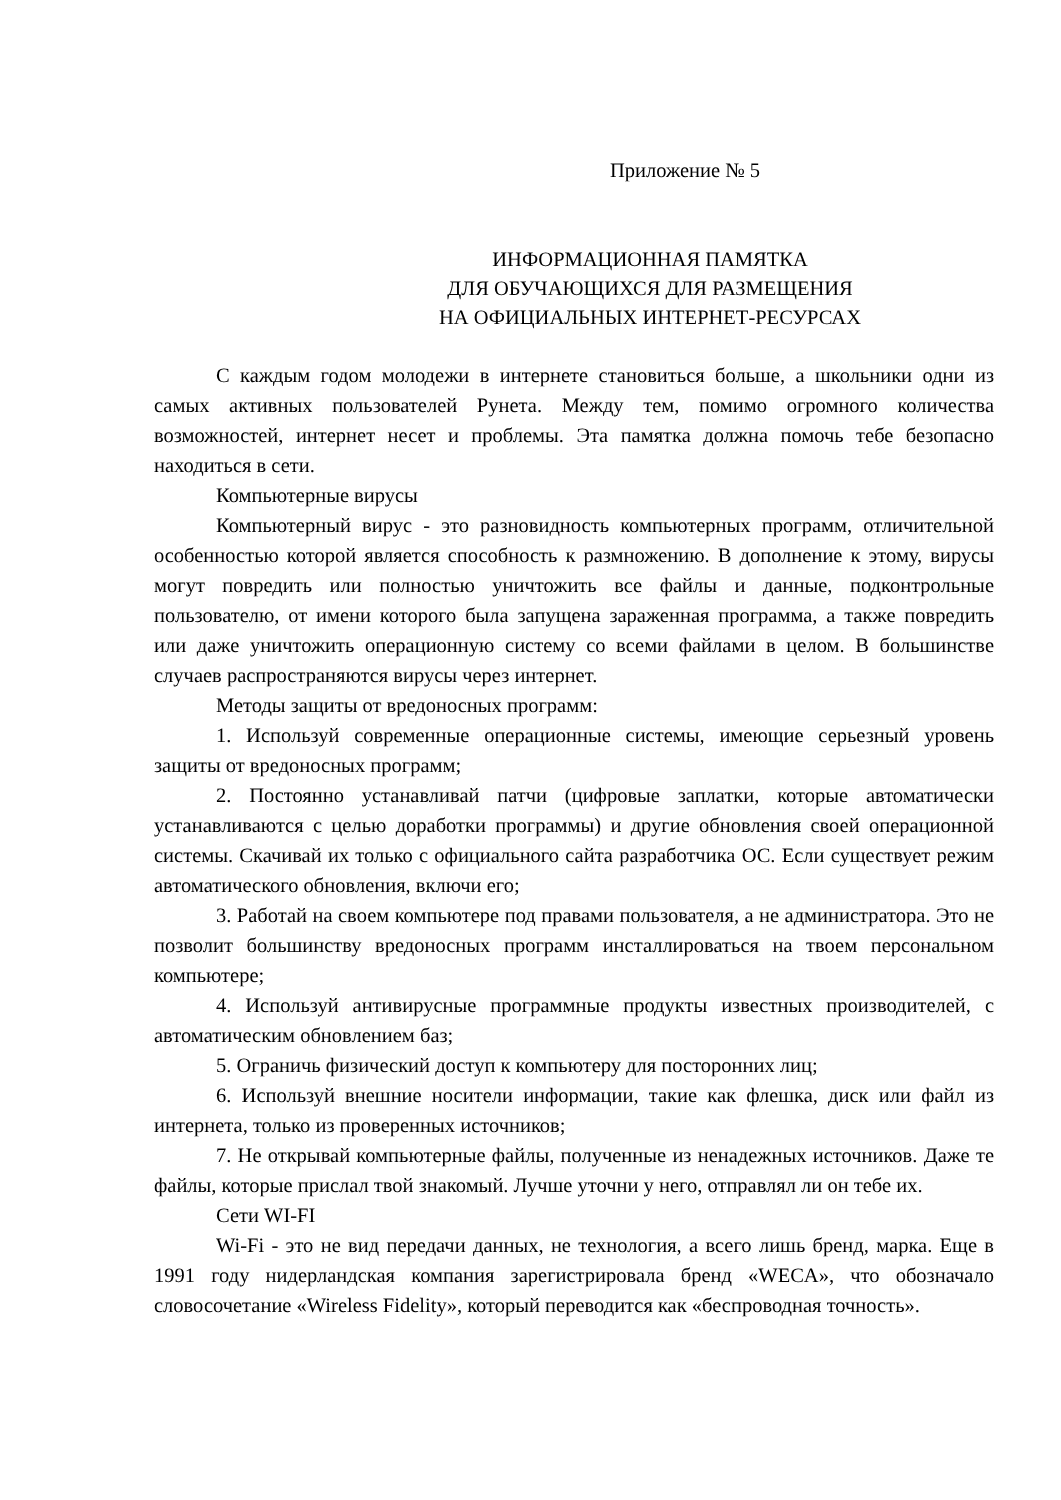Приложение № 5
ИНФОРМАЦИОННАЯ ПАМЯТКА
ДЛЯ ОБУЧАЮЩИХСЯ ДЛЯ РАЗМЕЩЕНИЯ
НА ОФИЦИАЛЬНЫХ ИНТЕРНЕТ-РЕСУРСАХ
С каждым годом молодежи в интернете становиться больше, а школьники одни из самых активных пользователей Рунета. Между тем, помимо огромного количества возможностей, интернет несет и проблемы. Эта памятка должна помочь тебе безопасно находиться в сети.
Компьютерные вирусы
Компьютерный вирус - это разновидность компьютерных программ, отличительной особенностью которой является способность к размножению. В дополнение к этому, вирусы могут повредить или полностью уничтожить все файлы и данные, подконтрольные пользователю, от имени которого была запущена зараженная программа, а также повредить или даже уничтожить операционную систему со всеми файлами в целом. В большинстве случаев распространяются вирусы через интернет.
Методы защиты от вредоносных программ:
1. Используй современные операционные системы, имеющие серьезный уровень защиты от вредоносных программ;
2. Постоянно устанавливай патчи (цифровые заплатки, которые автоматически устанавливаются с целью доработки программы) и другие обновления своей операционной системы. Скачивай их только с официального сайта разработчика ОС. Если существует режим автоматического обновления, включи его;
3. Работай на своем компьютере под правами пользователя, а не администратора. Это не позволит большинству вредоносных программ инсталлироваться на твоем персональном компьютере;
4. Используй антивирусные программные продукты известных производителей, с автоматическим обновлением баз;
5. Ограничь физический доступ к компьютеру для посторонних лиц;
6. Используй внешние носители информации, такие как флешка, диск или файл из интернета, только из проверенных источников;
7. Не открывай компьютерные файлы, полученные из ненадежных источников. Даже те файлы, которые прислал твой знакомый. Лучше уточни у него, отправлял ли он тебе их.
Сети WI-FI
Wi-Fi - это не вид передачи данных, не технология, а всего лишь бренд, марка. Еще в 1991 году нидерландская компания зарегистрировала бренд «WECA», что обозначало словосочетание «Wireless Fidelity», который переводится как «беспроводная точность».